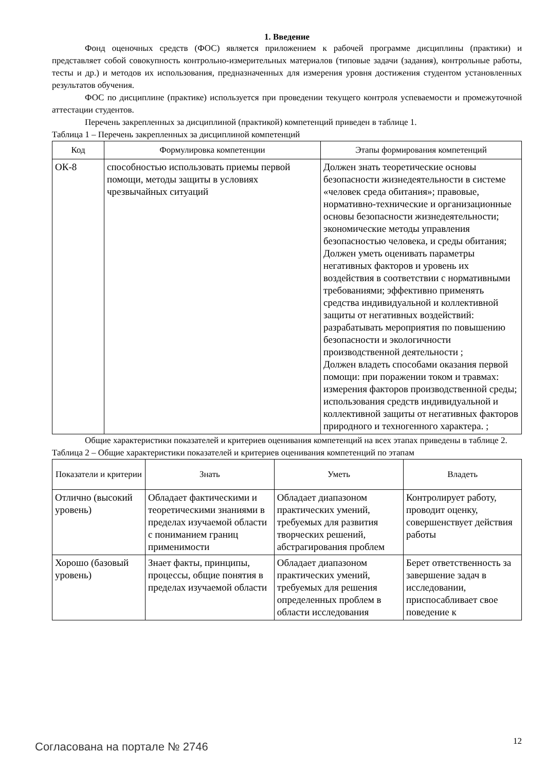1. Введение
Фонд оценочных средств (ФОС) является приложением к рабочей программе дисциплины (практики) и представляет собой совокупность контрольно-измерительных материалов (типовые задачи (задания), контрольные работы, тесты и др.) и методов их использования, предназначенных для измерения уровня достижения студентом установленных результатов обучения.
ФОС по дисциплине (практике) используется при проведении текущего контроля успеваемости и промежуточной аттестации студентов.
Перечень закрепленных за дисциплиной (практикой) компетенций приведен в таблице 1.
Таблица 1 – Перечень закрепленных за дисциплиной компетенций
| Код | Формулировка компетенции | Этапы формирования компетенций |
| --- | --- | --- |
| ОК-8 | способностью использовать приемы первой помощи, методы защиты в условиях чрезвычайных ситуаций | Должен знать теоретические основы безопасности жизнедеятельности в системе «человек среда обитания»; правовые, нормативно-технические и организационные основы безопасности жизнедеятельности; экономические методы управления безопасностью человека, и среды обитания; Должен уметь оценивать параметры негативных факторов и уровень их воздействия в соответствии с нормативными требованиями; эффективно применять средства индивидуальной и коллективной защиты от негативных воздействий: разрабатывать мероприятия по повышению безопасности и экологичности производственной деятельности ; Должен владеть способами оказания первой помощи: при поражении током и травмах: измерения факторов производственной среды; использования средств индивидуальной и коллективной защиты от негативных факторов природного и техногенного характера. ; |
Общие характеристики показателей и критериев оценивания компетенций на всех этапах приведены в таблице 2.
Таблица 2 – Общие характеристики показателей и критериев оценивания компетенций по этапам
| Показатели и критерии | Знать | Уметь | Владеть |
| --- | --- | --- | --- |
| Отлично (высокий уровень) | Обладает фактическими и теоретическими знаниями в пределах изучаемой области с пониманием границ применимости | Обладает диапазоном практических умений, требуемых для развития творческих решений, абстрагирования проблем | Контролирует работу, проводит оценку, совершенствует действия работы |
| Хорошо (базовый уровень) | Знает факты, принципы, процессы, общие понятия в пределах изучаемой области | Обладает диапазоном практических умений, требуемых для решения определенных проблем в области исследования | Берет ответственность за завершение задач в исследовании, приспосабливает свое поведение к |
Согласована на портале № 2746 12